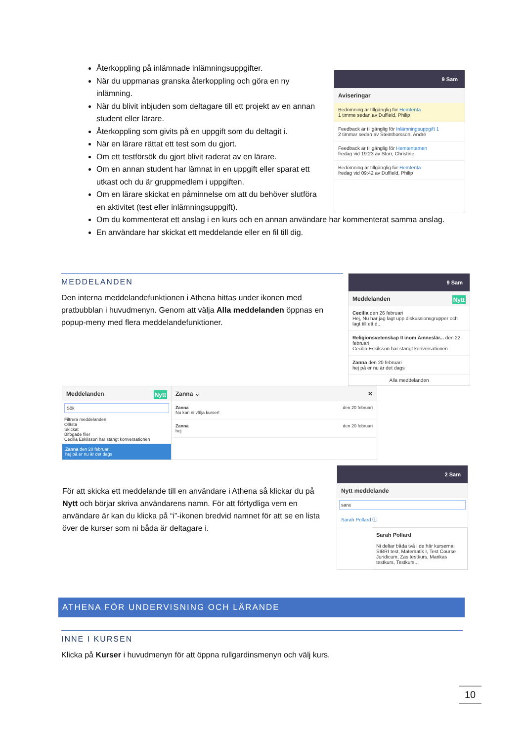Återkoppling på inlämnade inlämningsuppgifter.
När du uppmanas granska återkoppling och göra en ny inlämning.
När du blivit inbjuden som deltagare till ett projekt av en annan student eller lärare.
Återkoppling som givits på en uppgift som du deltagit i.
När en lärare rättat ett test som du gjort.
Om ett testförsök du gjort blivit raderat av en lärare.
Om en annan student har lämnat in en uppgift eller sparat ett utkast och du är gruppmedlem i uppgiften.
Om en lärare skickat en påminnelse om att du behöver slutföra en aktivitet (test eller inlämningsuppgift).
9 Sam
Aviseringar
Bedömning är tillgänglig för Hemtenta
1 timme sedan av Duffield, Philip
Feedback är tillgänglig för Inlämningsuppgift 1
2 timmar sedan av Steinthorsson, André
Feedback är tillgänglig för Hemtentamen
fredag vid 19:23 av Storr, Christine
Bedömning är tillgänglig för Hemtenta
fredag vid 09:42 av Duffield, Philip
Om du kommenterat ett anslag i en kurs och en annan användare har kommenterat samma anslag.
En användare har skickat ett meddelande eller en fil till dig.
MEDDELANDEN
Den interna meddelandefunktionen i Athena hittas under ikonen med pratbubblan i huvudmenyn. Genom att välja Alla meddelanden öppnas en popup-meny med flera meddelandefunktioner.
9 Sam
Meddelanden Nytt
Cecilia den 26 februari
Hej, Nu har jag lagt upp diskussionsgrupper och lagt till ett d...
Religionsvetenskap II inom Ämneslär... den 22 februari
Cecilia Eskilsson har stängt konversationen
Zanna den 20 februari
hej på er nu är det dags
Alla meddelanden
Meddelanden Nytt
Sök
Filtrera meddelanden
Olästa
Skickat
Bifogade filer
Cecilia Eskilsson har stängt konversationen
Zanna den 20 februari
hej på er nu är det dags
Zanna ⌄ ✕
Zanna den 20 februari
Nu kan ni välja kurser!
Zanna den 20 februari
hej
För att skicka ett meddelande till en användare i Athena så klickar du på Nytt och börjar skriva användarens namn. För att förtydliga vem en användare är kan du klicka på “i”-ikonen bredvid namnet för att se en lista över de kurser som ni båda är deltagare i.
2 Sam
Nytt meddelande
sara
Sarah Pollard ⓘ
Sarah Pollard
Ni deltar båda två i de här kurserna: SIBRI test, Matematik I, Test Course Juridicum, Zas testkurs, Marikas testkurs, Testkurs...
ATHENA FÖR UNDERVISNING OCH LÄRANDE
INNE I KURSEN
Klicka på Kurser i huvudmenyn för att öppna rullgardinsmenyn och välj kurs.
10